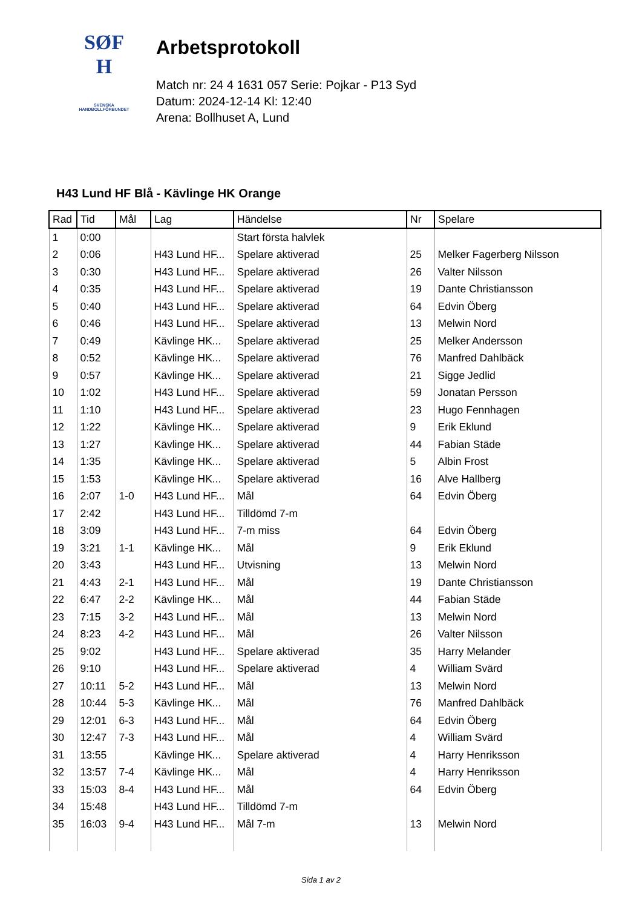SØF
H
SVENSKA
HANDBOLLFÖRBUNDET
Arbetsprotokoll
Match nr: 24 4 1631 057 Serie: Pojkar - P13 Syd
Datum: 2024-12-14 Kl: 12:40
Arena: Bollhuset A, Lund
H43 Lund HF Blå - Kävlinge HK Orange
| Rad | Tid | Mål | Lag | Händelse | Nr | Spelare |
| --- | --- | --- | --- | --- | --- | --- |
| 1 | 0:00 | | | Start första halvlek | | |
| 2 | 0:06 | | H43 Lund HF... | Spelare aktiverad | 25 | Melker Fagerberg Nilsson |
| 3 | 0:30 | | H43 Lund HF... | Spelare aktiverad | 26 | Valter Nilsson |
| 4 | 0:35 | | H43 Lund HF... | Spelare aktiverad | 19 | Dante Christiansson |
| 5 | 0:40 | | H43 Lund HF... | Spelare aktiverad | 64 | Edvin Öberg |
| 6 | 0:46 | | H43 Lund HF... | Spelare aktiverad | 13 | Melwin Nord |
| 7 | 0:49 | | Kävlinge HK... | Spelare aktiverad | 25 | Melker Andersson |
| 8 | 0:52 | | Kävlinge HK... | Spelare aktiverad | 76 | Manfred Dahlbäck |
| 9 | 0:57 | | Kävlinge HK... | Spelare aktiverad | 21 | Sigge Jedlid |
| 10 | 1:02 | | H43 Lund HF... | Spelare aktiverad | 59 | Jonatan Persson |
| 11 | 1:10 | | H43 Lund HF... | Spelare aktiverad | 23 | Hugo Fennhagen |
| 12 | 1:22 | | Kävlinge HK... | Spelare aktiverad | 9 | Erik Eklund |
| 13 | 1:27 | | Kävlinge HK... | Spelare aktiverad | 44 | Fabian Städe |
| 14 | 1:35 | | Kävlinge HK... | Spelare aktiverad | 5 | Albin Frost |
| 15 | 1:53 | | Kävlinge HK... | Spelare aktiverad | 16 | Alve Hallberg |
| 16 | 2:07 | 1-0 | H43 Lund HF... | Mål | 64 | Edvin Öberg |
| 17 | 2:42 | | H43 Lund HF... | Tilldömd 7-m | | |
| 18 | 3:09 | | H43 Lund HF... | 7-m miss | 64 | Edvin Öberg |
| 19 | 3:21 | 1-1 | Kävlinge HK... | Mål | 9 | Erik Eklund |
| 20 | 3:43 | | H43 Lund HF... | Utvisning | 13 | Melwin Nord |
| 21 | 4:43 | 2-1 | H43 Lund HF... | Mål | 19 | Dante Christiansson |
| 22 | 6:47 | 2-2 | Kävlinge HK... | Mål | 44 | Fabian Städe |
| 23 | 7:15 | 3-2 | H43 Lund HF... | Mål | 13 | Melwin Nord |
| 24 | 8:23 | 4-2 | H43 Lund HF... | Mål | 26 | Valter Nilsson |
| 25 | 9:02 | | H43 Lund HF... | Spelare aktiverad | 35 | Harry Melander |
| 26 | 9:10 | | H43 Lund HF... | Spelare aktiverad | 4 | William Svärd |
| 27 | 10:11 | 5-2 | H43 Lund HF... | Mål | 13 | Melwin Nord |
| 28 | 10:44 | 5-3 | Kävlinge HK... | Mål | 76 | Manfred Dahlbäck |
| 29 | 12:01 | 6-3 | H43 Lund HF... | Mål | 64 | Edvin Öberg |
| 30 | 12:47 | 7-3 | H43 Lund HF... | Mål | 4 | William Svärd |
| 31 | 13:55 | | Kävlinge HK... | Spelare aktiverad | 4 | Harry Henriksson |
| 32 | 13:57 | 7-4 | Kävlinge HK... | Mål | 4 | Harry Henriksson |
| 33 | 15:03 | 8-4 | H43 Lund HF... | Mål | 64 | Edvin Öberg |
| 34 | 15:48 | | H43 Lund HF... | Tilldömd 7-m | | |
| 35 | 16:03 | 9-4 | H43 Lund HF... | Mål 7-m | 13 | Melwin Nord |
Sida 1 av 2